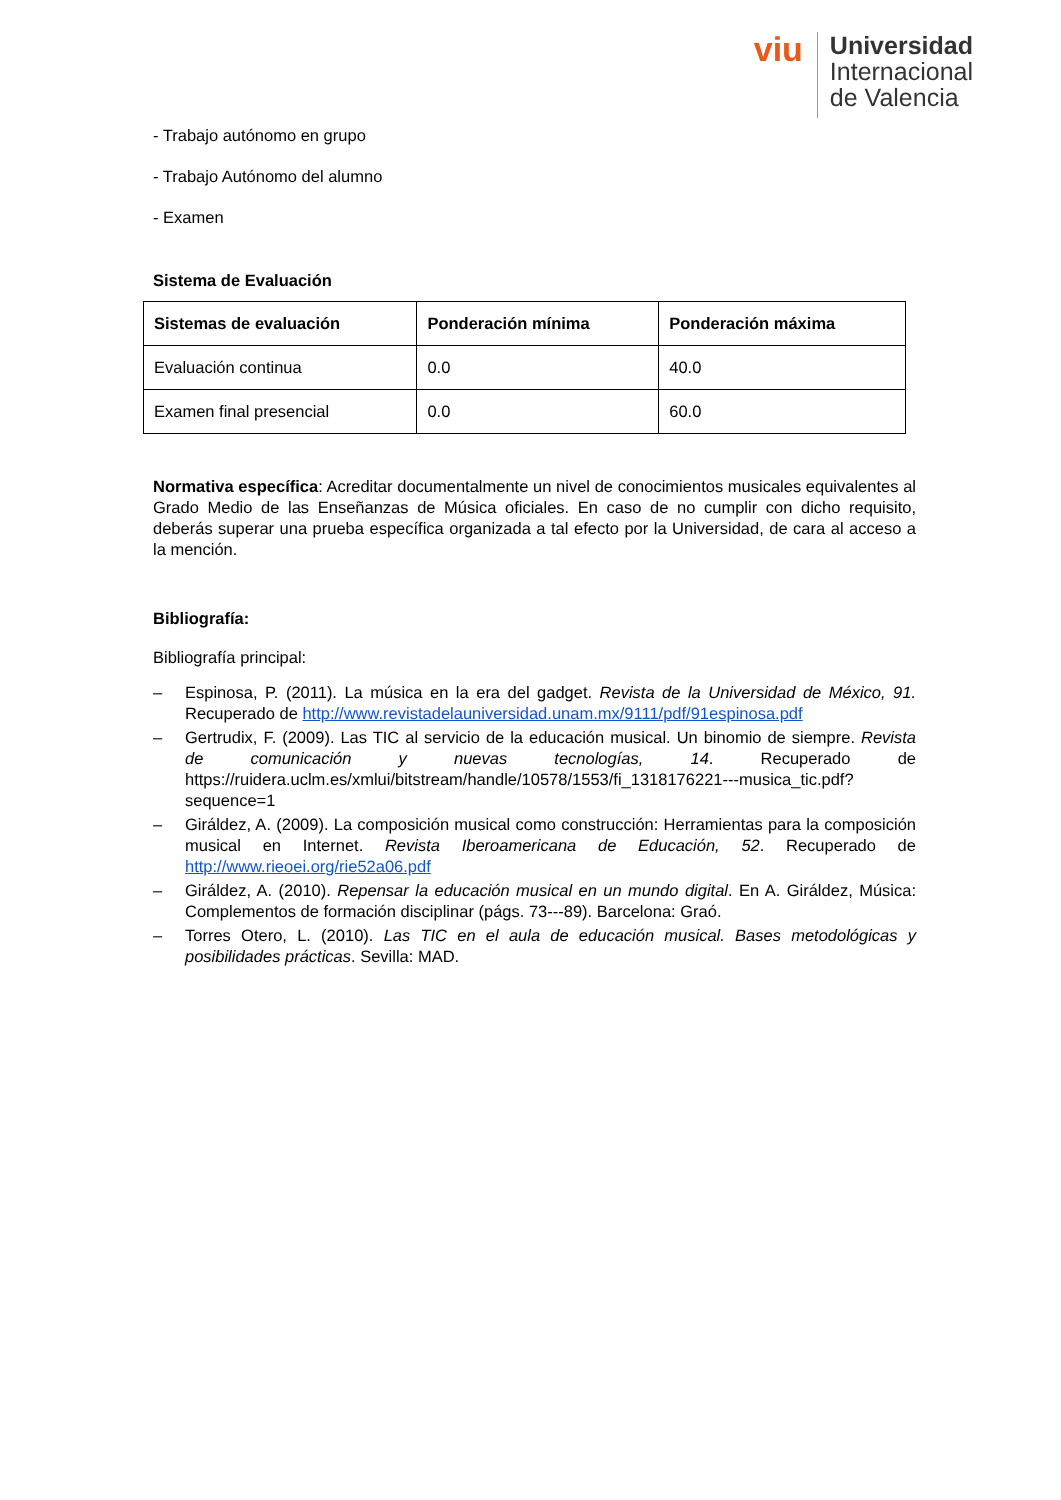viu
Universidad
Internacional
de Valencia
- Trabajo autónomo en grupo
- Trabajo Autónomo del alumno
- Examen
Sistema de Evaluación
| Sistemas de evaluación | Ponderación mínima | Ponderación máxima |
| --- | --- | --- |
| Evaluación continua | 0.0 | 40.0 |
| Examen final presencial | 0.0 | 60.0 |
Normativa específica: Acreditar documentalmente un nivel de conocimientos musicales equivalentes al Grado Medio de las Enseñanzas de Música oficiales. En caso de no cumplir con dicho requisito, deberás superar una prueba específica organizada a tal efecto por la Universidad, de cara al acceso a la mención.
Bibliografía:
Bibliografía principal:
– Espinosa, P. (2011). La música en la era del gadget. Revista de la Universidad de México, 91. Recuperado de http://www.revistadelauniversidad.unam.mx/9111/pdf/91espinosa.pdf
– Gertrudix, F. (2009). Las TIC al servicio de la educación musical. Un binomio de siempre. Revista de comunicación y nuevas tecnologías, 14. Recuperado de https://ruidera.uclm.es/xmlui/bitstream/handle/10578/1553/fi_1318176221---musica_tic.pdf?sequence=1
– Giráldez, A. (2009). La composición musical como construcción: Herramientas para la composición musical en Internet. Revista Iberoamericana de Educación, 52. Recuperado de http://www.rieoei.org/rie52a06.pdf
– Giráldez, A. (2010). Repensar la educación musical en un mundo digital. En A. Giráldez, Música: Complementos de formación disciplinar (págs. 73---89). Barcelona: Graó.
– Torres Otero, L. (2010). Las TIC en el aula de educación musical. Bases metodológicas y posibilidades prácticas. Sevilla: MAD.